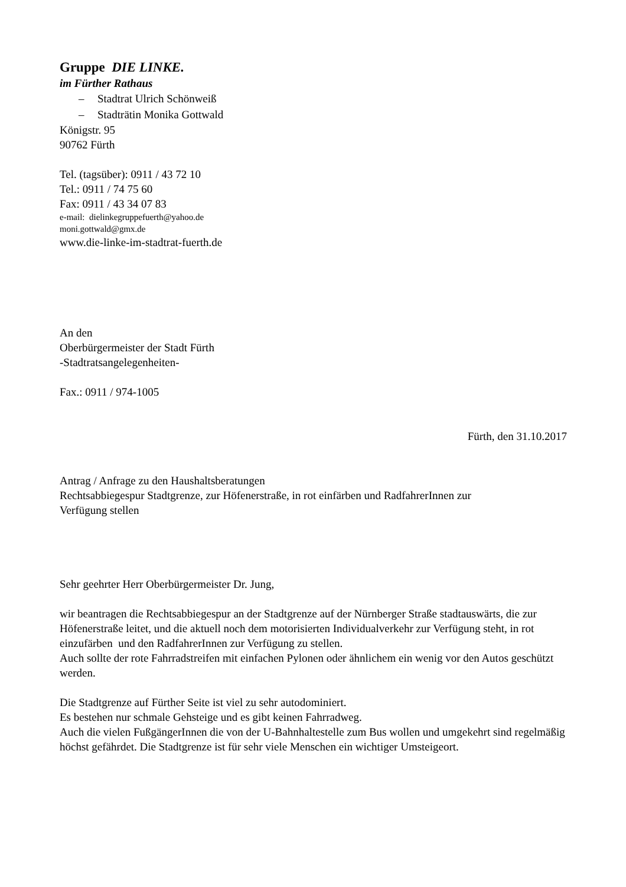Gruppe DIE LINKE.
im Fürther Rathaus
– Stadtrat Ulrich Schönweiß
– Stadträtin Monika Gottwald
Königstr. 95
90762 Fürth
Tel. (tagsüber): 0911 / 43 72 10
Tel.: 0911 / 74 75 60
Fax: 0911 / 43 34 07 83
e-mail: dielinkegruppefuerth@yahoo.de
moni.gottwald@gmx.de
www.die-linke-im-stadtrat-fuerth.de
An den
Oberbürgermeister der Stadt Fürth
-Stadtratsangelegenheiten-
Fax.: 0911 / 974-1005
Fürth, den 31.10.2017
Antrag / Anfrage zu den Haushaltsberatungen
Rechtsabbiegespur Stadtgrenze, zur Höfenerstraße, in rot einfärben und RadfahrerInnen zur
Verfügung stellen
Sehr geehrter Herr Oberbürgermeister Dr. Jung,
wir beantragen die Rechtsabbiegespur an der Stadtgrenze auf der Nürnberger Straße stadtauswärts, die zur Höfenerstraße leitet, und die aktuell noch dem motorisierten Individualverkehr zur Verfügung steht, in rot einzufärben und den RadfahrerInnen zur Verfügung zu stellen.
Auch sollte der rote Fahrradstreifen mit einfachen Pylonen oder ähnlichem ein wenig vor den Autos geschützt werden.
Die Stadtgrenze auf Fürther Seite ist viel zu sehr autodominiert.
Es bestehen nur schmale Gehsteige und es gibt keinen Fahrradweg.
Auch die vielen FußgängerInnen die von der U-Bahnhaltestelle zum Bus wollen und umgekehrt sind regelmäßig höchst gefährdet. Die Stadtgrenze ist für sehr viele Menschen ein wichtiger Umsteigeort.